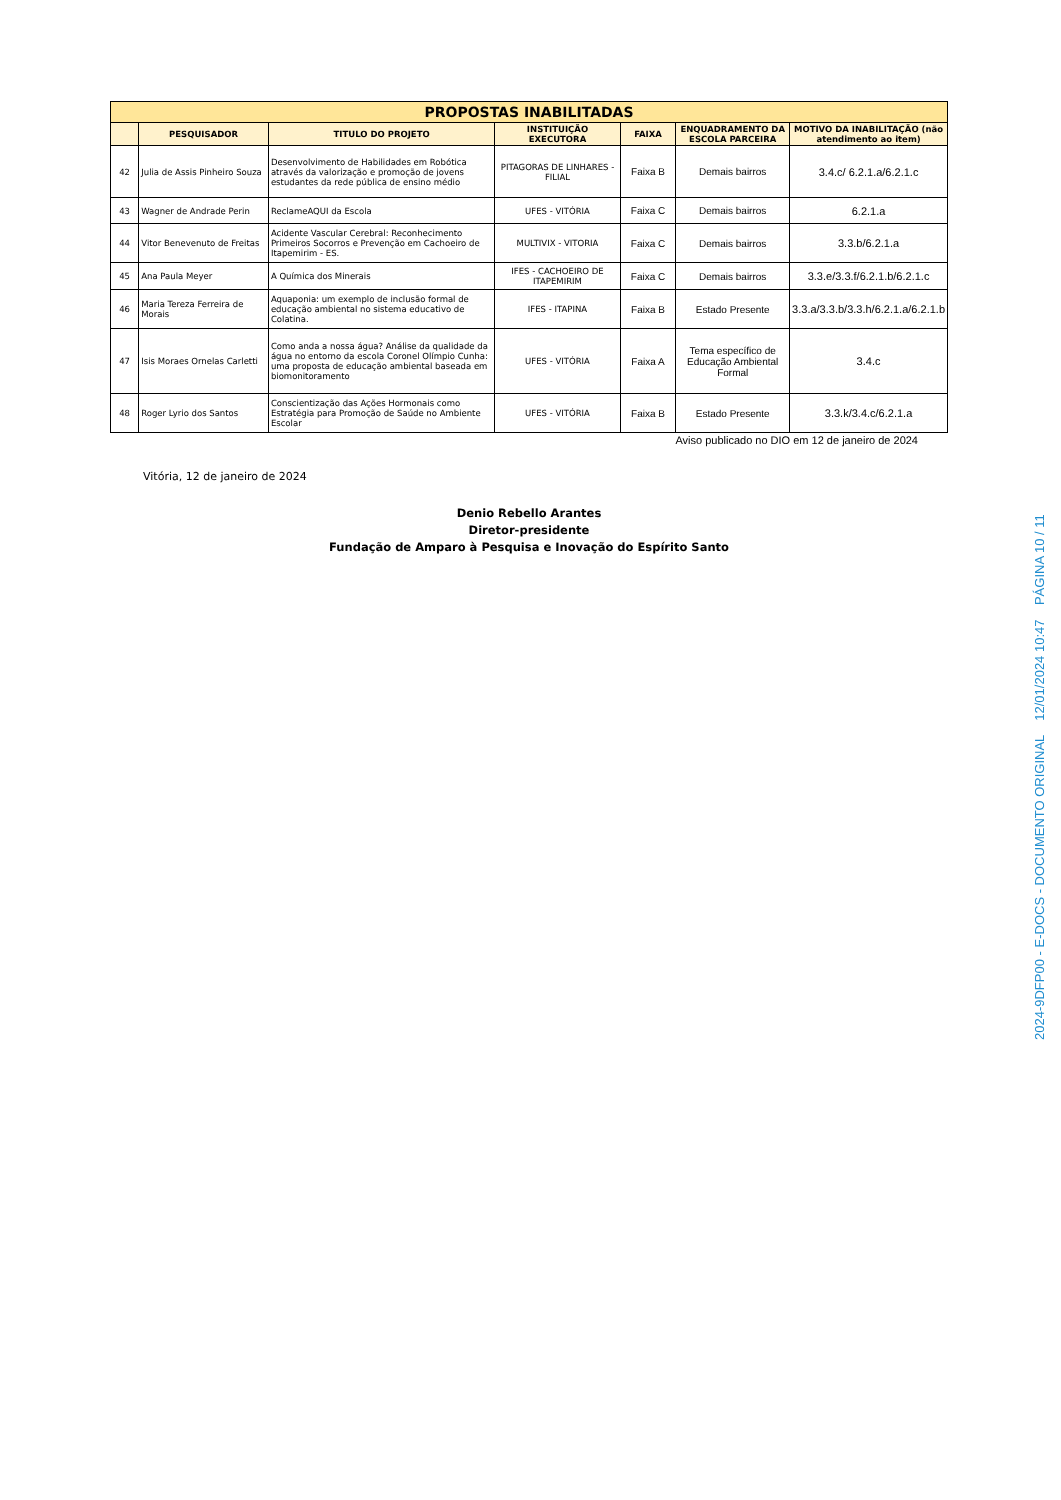| PROPOSTAS INABILITADAS | | | | | | |
| | PESQUISADOR | TITULO DO PROJETO | INSTITUIÇÃO EXECUTORA | FAIXA | ENQUADRAMENTO DA ESCOLA PARCEIRA | MOTIVO DA INABILITAÇÃO (não atendimento ao item) |
| 42 | Julia de Assis Pinheiro Souza | Desenvolvimento de Habilidades em Robótica através da valorização e promoção de jovens estudantes da rede pública de ensino médio | PITAGORAS DE LINHARES - FILIAL | Faixa B | Demais bairros | 3.4.c/ 6.2.1.a/6.2.1.c |
| 43 | Wagner de Andrade Perin | ReclameAQUI da Escola | UFES - VITÓRIA | Faixa C | Demais bairros | 6.2.1.a |
| 44 | Vitor Benevenuto de Freitas | Acidente Vascular Cerebral: Reconhecimento Primeiros Socorros e Prevenção em Cachoeiro de Itapemirim - ES. | MULTIVIX - VITORIA | Faixa C | Demais bairros | 3.3.b/6.2.1.a |
| 45 | Ana Paula Meyer | A Química dos Minerais | IFES - CACHOEIRO DE ITAPEMIRIM | Faixa C | Demais bairros | 3.3.e/3.3.f/6.2.1.b/6.2.1.c |
| 46 | Maria Tereza Ferreira de Morais | Aquaponia: um exemplo de inclusão formal de educação ambiental no sistema educativo de Colatina. | IFES - ITAPINA | Faixa B | Estado Presente | 3.3.a/3.3.b/3.3.h/6.2.1.a/6.2.1.b |
| 47 | Isis Moraes Ornelas Carletti | Como anda a nossa água? Análise da qualidade da água no entorno da escola Coronel Olímpio Cunha: uma proposta de educação ambiental baseada em biomonitoramento | UFES - VITÓRIA | Faixa A | Tema específico de Educação Ambiental Formal | 3.4.c |
| 48 | Roger Lyrio dos Santos | Conscientização das Ações Hormonais como Estratégia para Promoção de Saúde no Ambiente Escolar | UFES - VITÓRIA | Faixa B | Estado Presente | 3.3.k/3.4.c/6.2.1.a |
Aviso publicado no DIO em 12 de janeiro de 2024
Vitória, 12 de janeiro de 2024
Denio Rebello Arantes
Diretor-presidente
Fundação de Amparo à Pesquisa e Inovação do Espírito Santo
2024-9DFP00 - E-DOCS - DOCUMENTO ORIGINAL 12/01/2024 10:47 PÁGINA 10 / 11